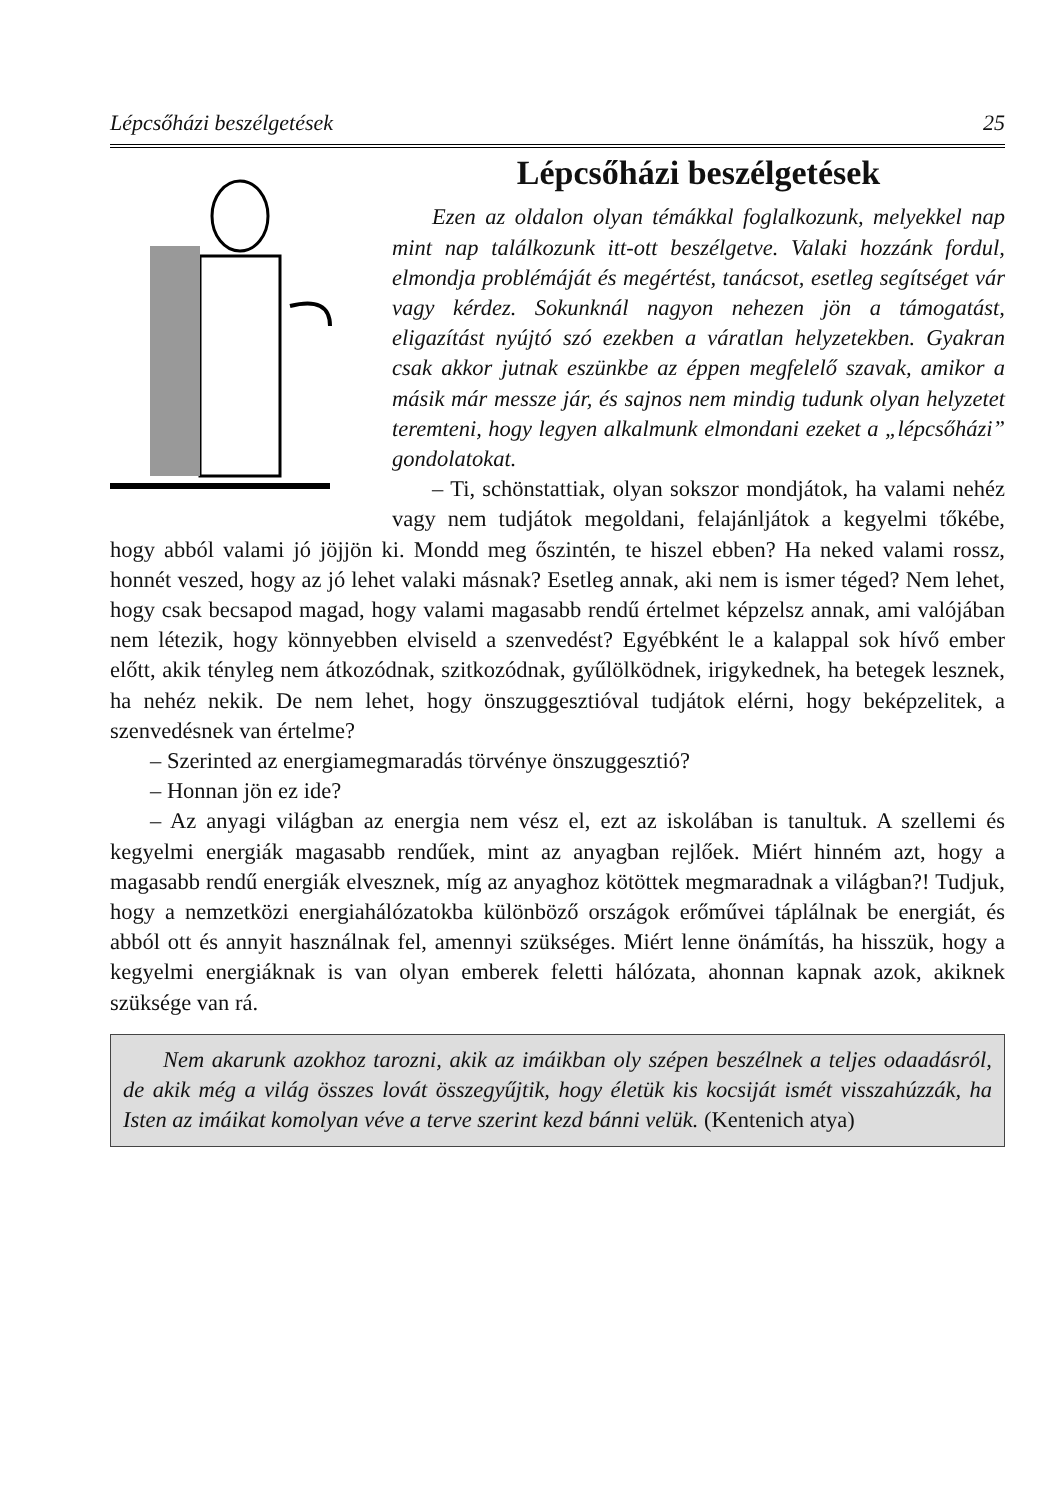Lépcsőházi beszélgetések 25
Lépcsőházi beszélgetések
Ezen az oldalon olyan témákkal foglalkozunk, melyekkel nap mint nap találkozunk itt-ott beszélgetve. Valaki hozzánk fordul, elmondja problémáját és megértést, tanácsot, esetleg segítséget vár vagy kérdez. Sokunknál nagyon nehezen jön a támogatást, eligazítást nyújtó szó ezekben a váratlan helyzetekben. Gyakran csak akkor jutnak eszünkbe az éppen megfelelő szavak, amikor a másik már messze jár, és sajnos nem mindig tudunk olyan helyzetet teremteni, hogy legyen alkalmunk elmondani ezeket a „lépcsőházi” gondolatokat.
– Ti, schönstattiak, olyan sokszor mondjátok, ha valami nehéz vagy nem tudjátok megoldani, felajánljátok a kegyelmi tőkébe, hogy abból valami jó jöjjön ki. Mondd meg őszintén, te hiszel ebben? Ha neked valami rossz, honnét veszed, hogy az jó lehet valaki másnak? Esetleg annak, aki nem is ismer téged? Nem lehet, hogy csak becsapod magad, hogy valami magasabb rendű értelmet képzelsz annak, ami valójában nem létezik, hogy könnyebben elviseld a szenvedést? Egyébként le a kalappal sok hívő ember előtt, akik tényleg nem átkozódnak, szitkozódnak, gyűlölködnek, irigykednek, ha betegek lesznek, ha nehéz nekik. De nem lehet, hogy önszuggesztióval tudjátok elérni, hogy beképzelitek, a szenvedésnek van értelme?
– Szerinted az energiamegmaradás törvénye önszuggesztió?
– Honnan jön ez ide?
– Az anyagi világban az energia nem vész el, ezt az iskolában is tanultuk. A szellemi és kegyelmi energiák magasabb rendűek, mint az anyagban rejlőek. Miért hinném azt, hogy a magasabb rendű energiák elvesznek, míg az anyaghoz kötöttek megmaradnak a világban?! Tudjuk, hogy a nemzetközi energiahálózatokba különböző országok erőművei táplálnak be energiát, és abból ott és annyit használnak fel, amennyi szükséges. Miért lenne önámítás, ha hisszük, hogy a kegyelmi energiáknak is van olyan emberek feletti hálózata, ahonnan kapnak azok, akiknek szüksége van rá.
Nem akarunk azokhoz tarozni, akik az imáikban oly szépen beszélnek a teljes odaadásról, de akik még a világ összes lovát összegyűjtik, hogy életük kis kocsiját ismét visszahúzzák, ha Isten az imáikat komolyan véve a terve szerint kezd bánni velük. (Kentenich atya)